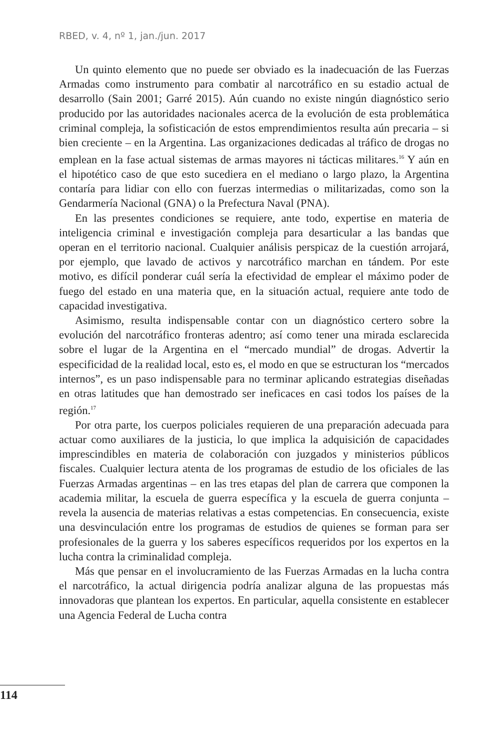RBED, v. 4, nº 1, jan./jun. 2017
Un quinto elemento que no puede ser obviado es la inadecuación de las Fuerzas Armadas como instrumento para combatir al narcotráfico en su estadio actual de desarrollo (Sain 2001; Garré 2015). Aún cuando no existe ningún diagnóstico serio producido por las autoridades nacionales acerca de la evolución de esta problemática criminal compleja, la sofisticación de estos emprendimientos resulta aún precaria – si bien creciente – en la Argentina. Las organizaciones dedicadas al tráfico de drogas no emplean en la fase actual sistemas de armas mayores ni tácticas militares.<sup>16</sup> Y aún en el hipotético caso de que esto sucediera en el mediano o largo plazo, la Argentina contaría para lidiar con ello con fuerzas intermedias o militarizadas, como son la Gendarmería Nacional (GNA) o la Prefectura Naval (PNA).
En las presentes condiciones se requiere, ante todo, expertise en materia de inteligencia criminal e investigación compleja para desarticular a las bandas que operan en el territorio nacional. Cualquier análisis perspicaz de la cuestión arrojará, por ejemplo, que lavado de activos y narcotráfico marchan en tándem. Por este motivo, es difícil ponderar cuál sería la efectividad de emplear el máximo poder de fuego del estado en una materia que, en la situación actual, requiere ante todo de capacidad investigativa.
Asimismo, resulta indispensable contar con un diagnóstico certero sobre la evolución del narcotráfico fronteras adentro; así como tener una mirada esclarecida sobre el lugar de la Argentina en el “mercado mundial” de drogas. Advertir la especificidad de la realidad local, esto es, el modo en que se estructuran los “mercados internos”, es un paso indispensable para no terminar aplicando estrategias diseñadas en otras latitudes que han demostrado ser ineficaces en casi todos los países de la región.<sup>17</sup>
Por otra parte, los cuerpos policiales requieren de una preparación adecuada para actuar como auxiliares de la justicia, lo que implica la adquisición de capacidades imprescindibles en materia de colaboración con juzgados y ministerios públicos fiscales. Cualquier lectura atenta de los programas de estudio de los oficiales de las Fuerzas Armadas argentinas – en las tres etapas del plan de carrera que componen la academia militar, la escuela de guerra específica y la escuela de guerra conjunta – revela la ausencia de materias relativas a estas competencias. En consecuencia, existe una desvinculación entre los programas de estudios de quienes se forman para ser profesionales de la guerra y los saberes específicos requeridos por los expertos en la lucha contra la criminalidad compleja.
Más que pensar en el involucramiento de las Fuerzas Armadas en la lucha contra el narcotráfico, la actual dirigencia podría analizar alguna de las propuestas más innovadoras que plantean los expertos. En particular, aquella consistente en establecer una Agencia Federal de Lucha contra
114